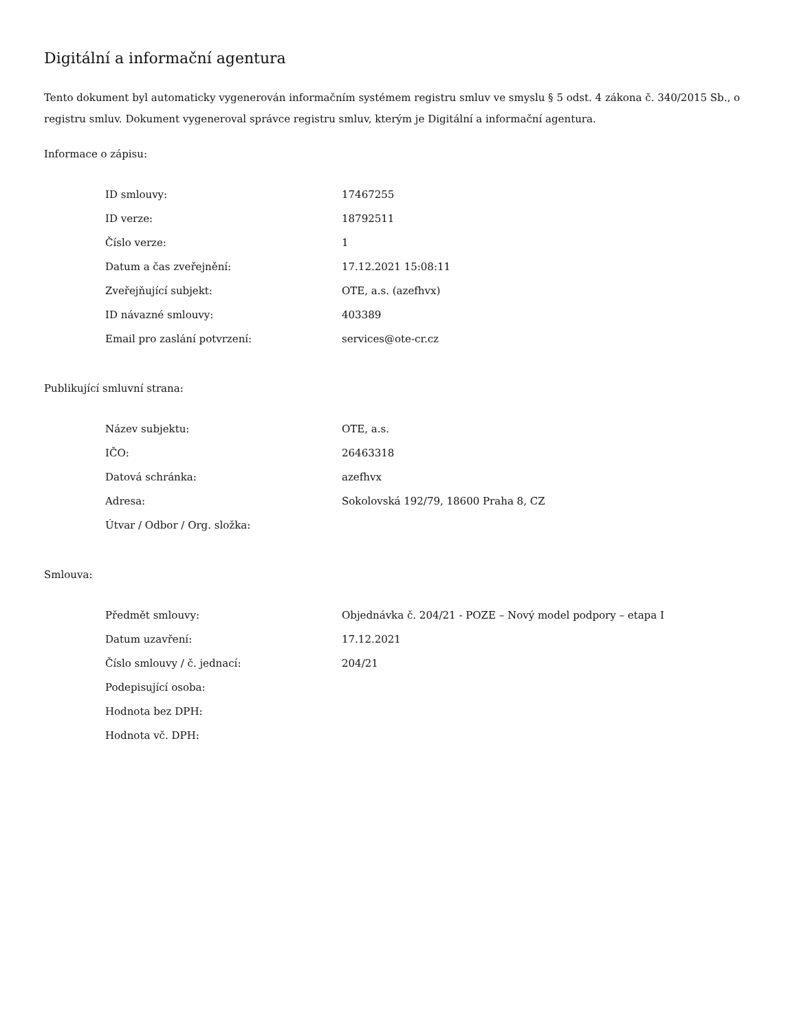Digitální a informační agentura
Tento dokument byl automaticky vygenerován informačním systémem registru smluv ve smyslu § 5 odst. 4 zákona č. 340/2015 Sb., o registru smluv. Dokument vygeneroval správce registru smluv, kterým je Digitální a informační agentura.
Informace o zápisu:
| ID smlouvy: | 17467255 |
| ID verze: | 18792511 |
| Číslo verze: | 1 |
| Datum a čas zveřejnění: | 17.12.2021 15:08:11 |
| Zveřejňující subjekt: | OTE, a.s. (azefhvx) |
| ID návazné smlouvy: | 403389 |
| Email pro zaslání potvrzení: | services@ote-cr.cz |
Publikující smluvní strana:
| Název subjektu: | OTE, a.s. |
| IČO: | 26463318 |
| Datová schránka: | azefhvx |
| Adresa: | Sokolovská 192/79, 18600 Praha 8, CZ |
| Útvar / Odbor / Org. složka: | |
Smlouva:
| Předmět smlouvy: | Objednávka č. 204/21 - POZE – Nový model podpory – etapa I |
| Datum uzavření: | 17.12.2021 |
| Číslo smlouvy / č. jednací: | 204/21 |
| Podepisující osoba: | |
| Hodnota bez DPH: | |
| Hodnota vč. DPH: | |